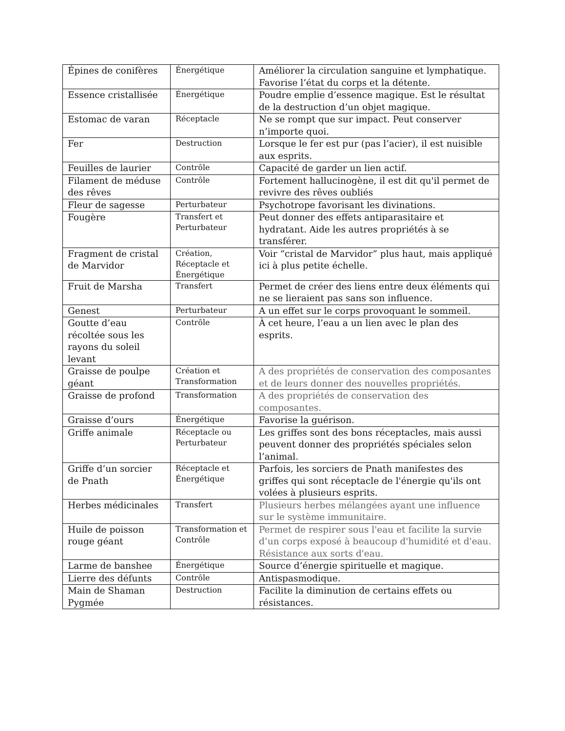| Épines de conifères | Énergétique | Améliorer la circulation sanguine et lymphatique. Favorise l’état du corps et la détente. |
| Essence cristallisée | Énergétique | Poudre emplie d’essence magique. Est le résultat de la destruction d’un objet magique. |
| Estomac de varan | Réceptacle | Ne se rompt que sur impact. Peut conserver n’importe quoi. |
| Fer | Destruction | Lorsque le fer est pur (pas l’acier), il est nuisible aux esprits. |
| Feuilles de laurier | Contrôle | Capacité de garder un lien actif. |
| Filament de méduse des rêves | Contrôle | Fortement hallucinogène, il est dit qu'il permet de revivre des rêves oubliés |
| Fleur de sagesse | Perturbateur | Psychotrope favorisant les divinations. |
| Fougère | Transfert et Perturbateur | Peut donner des effets antiparasitaire et hydratant. Aide les autres propriétés à se transférer. |
| Fragment de cristal de Marvidor | Création, Réceptacle et Énergétique | Voir “cristal de Marvidor” plus haut, mais appliqué ici à plus petite échelle. |
| Fruit de Marsha | Transfert | Permet de créer des liens entre deux éléments qui ne se lieraient pas sans son influence. |
| Genest | Perturbateur | A un effet sur le corps provoquant le sommeil. |
| Goutte d’eau récoltée sous les rayons du soleil levant | Contrôle | À cet heure, l’eau a un lien avec le plan des esprits. |
| Graisse de poulpe géant | Création et Transformation | A des propriétés de conservation des composantes et de leurs donner des nouvelles propriétés. |
| Graisse de profond | Transformation | A des propriétés de conservation des composantes. |
| Graisse d’ours | Énergétique | Favorise la guérison. |
| Griffe animale | Réceptacle ou Perturbateur | Les griffes sont des bons réceptacles, mais aussi peuvent donner des propriétés spéciales selon l’animal. |
| Griffe d’un sorcier de Pnath | Réceptacle et Énergétique | Parfois, les sorciers de Pnath manifestes des griffes qui sont réceptacle de l'énergie qu'ils ont volées à plusieurs esprits. |
| Herbes médicinales | Transfert | Plusieurs herbes mélangées ayant une influence sur le système immunitaire. |
| Huile de poisson rouge géant | Transformation et Contrôle | Permet de respirer sous l'eau et facilite la survie d’un corps exposé à beaucoup d'humidité et d'eau. Résistance aux sorts d'eau. |
| Larme de banshee | Énergétique | Source d’énergie spirituelle et magique. |
| Lierre des défunts | Contrôle | Antispasmodique. |
| Main de Shaman Pygmée | Destruction | Facilite la diminution de certains effets ou résistances. |